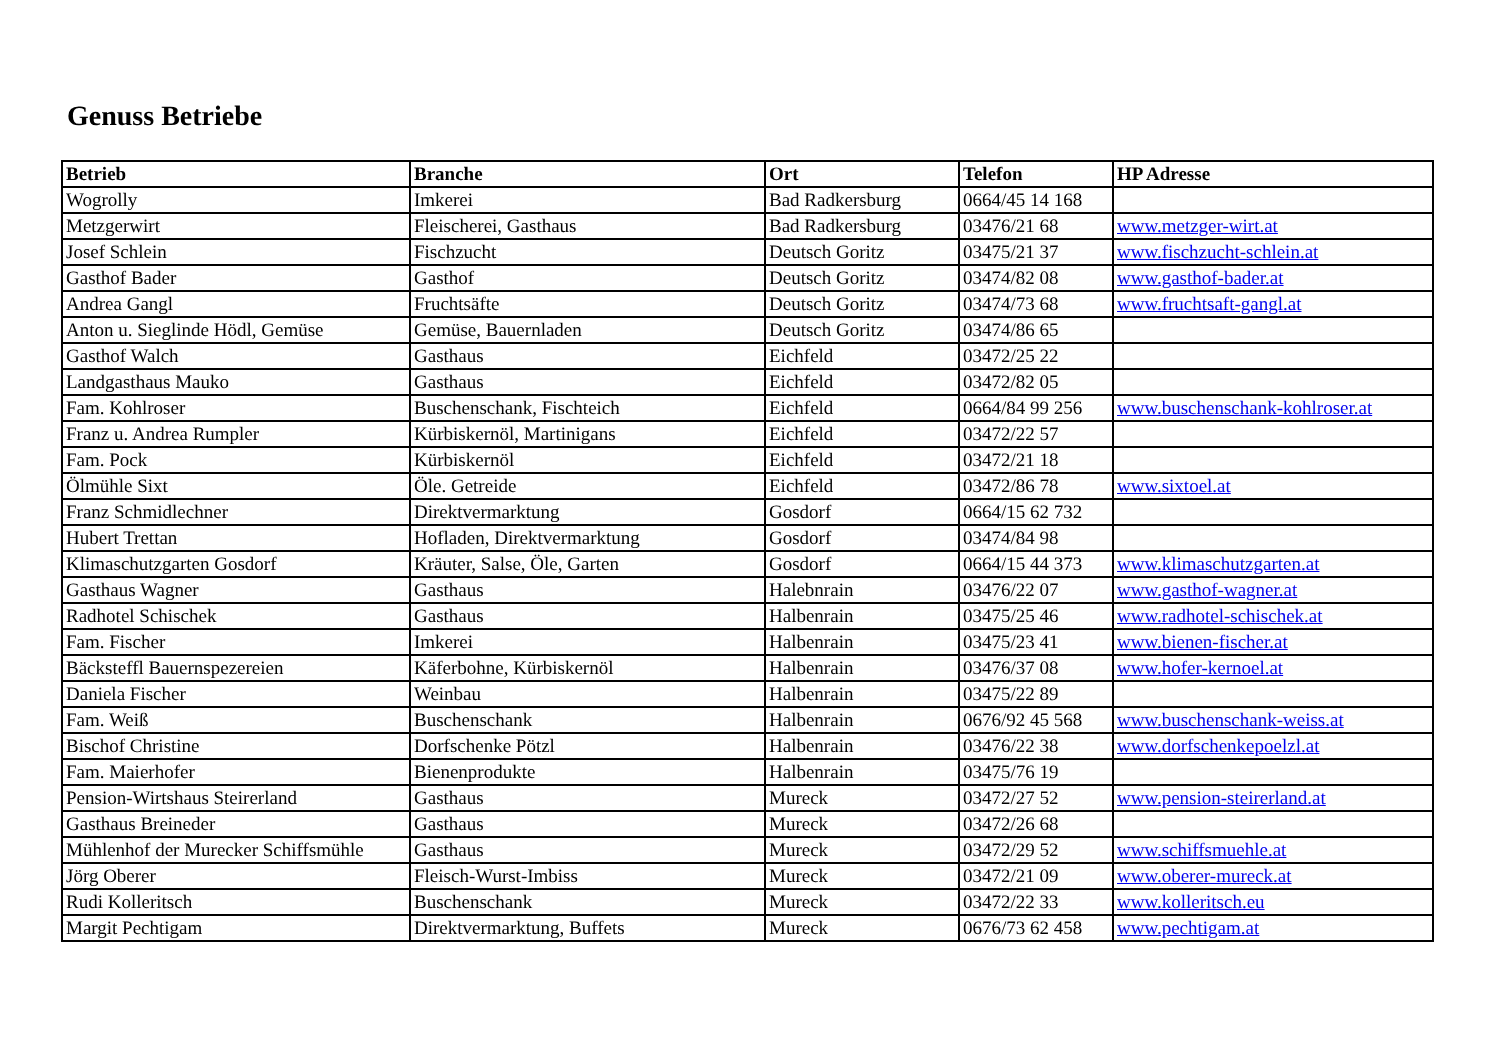Genuss Betriebe
| Betrieb | Branche | Ort | Telefon | HP Adresse |
| --- | --- | --- | --- | --- |
| Wogrolly | Imkerei | Bad Radkersburg | 0664/45 14 168 | |
| Metzgerwirt | Fleischerei, Gasthaus | Bad Radkersburg | 03476/21 68 | www.metzger-wirt.at |
| Josef Schlein | Fischzucht | Deutsch Goritz | 03475/21 37 | www.fischzucht-schlein.at |
| Gasthof Bader | Gasthof | Deutsch Goritz | 03474/82 08 | www.gasthof-bader.at |
| Andrea Gangl | Fruchtsäfte | Deutsch Goritz | 03474/73 68 | www.fruchtsaft-gangl.at |
| Anton u. Sieglinde Hödl, Gemüse | Gemüse, Bauernladen | Deutsch Goritz | 03474/86 65 | |
| Gasthof Walch | Gasthaus | Eichfeld | 03472/25 22 | |
| Landgasthaus Mauko | Gasthaus | Eichfeld | 03472/82 05 | |
| Fam. Kohlroser | Buschenschank, Fischteich | Eichfeld | 0664/84 99 256 | www.buschenschank-kohlroser.at |
| Franz u. Andrea Rumpler | Kürbiskernöl, Martinigans | Eichfeld | 03472/22 57 | |
| Fam. Pock | Kürbiskernöl | Eichfeld | 03472/21 18 | |
| Ölmühle Sixt | Öle. Getreide | Eichfeld | 03472/86 78 | www.sixtoel.at |
| Franz Schmidlechner | Direktvermarktung | Gosdorf | 0664/15 62 732 | |
| Hubert Trettan | Hofladen, Direktvermarktung | Gosdorf | 03474/84 98 | |
| Klimaschutzgarten Gosdorf | Kräuter, Salse, Öle, Garten | Gosdorf | 0664/15 44 373 | www.klimaschutzgarten.at |
| Gasthaus Wagner | Gasthaus | Halebnrain | 03476/22 07 | www.gasthof-wagner.at |
| Radhotel Schischek | Gasthaus | Halbenrain | 03475/25 46 | www.radhotel-schischek.at |
| Fam. Fischer | Imkerei | Halbenrain | 03475/23 41 | www.bienen-fischer.at |
| Bäcksteffl Bauernspezereien | Käferbohne, Kürbiskernöl | Halbenrain | 03476/37 08 | www.hofer-kernoel.at |
| Daniela Fischer | Weinbau | Halbenrain | 03475/22 89 | |
| Fam. Weiß | Buschenschank | Halbenrain | 0676/92 45 568 | www.buschenschank-weiss.at |
| Bischof Christine | Dorfschenke Pötzl | Halbenrain | 03476/22 38 | www.dorfschenkepoelzl.at |
| Fam. Maierhofer | Bienenprodukte | Halbenrain | 03475/76 19 | |
| Pension-Wirtshaus Steirerland | Gasthaus | Mureck | 03472/27 52 | www.pension-steirerland.at |
| Gasthaus Breineder | Gasthaus | Mureck | 03472/26 68 | |
| Mühlenhof der Murecker Schiffsmühle | Gasthaus | Mureck | 03472/29 52 | www.schiffsmuehle.at |
| Jörg Oberer | Fleisch-Wurst-Imbiss | Mureck | 03472/21 09 | www.oberer-mureck.at |
| Rudi Kolleritsch | Buschenschank | Mureck | 03472/22 33 | www.kolleritsch.eu |
| Margit Pechtigam | Direktvermarktung, Buffets | Mureck | 0676/73 62 458 | www.pechtigam.at |